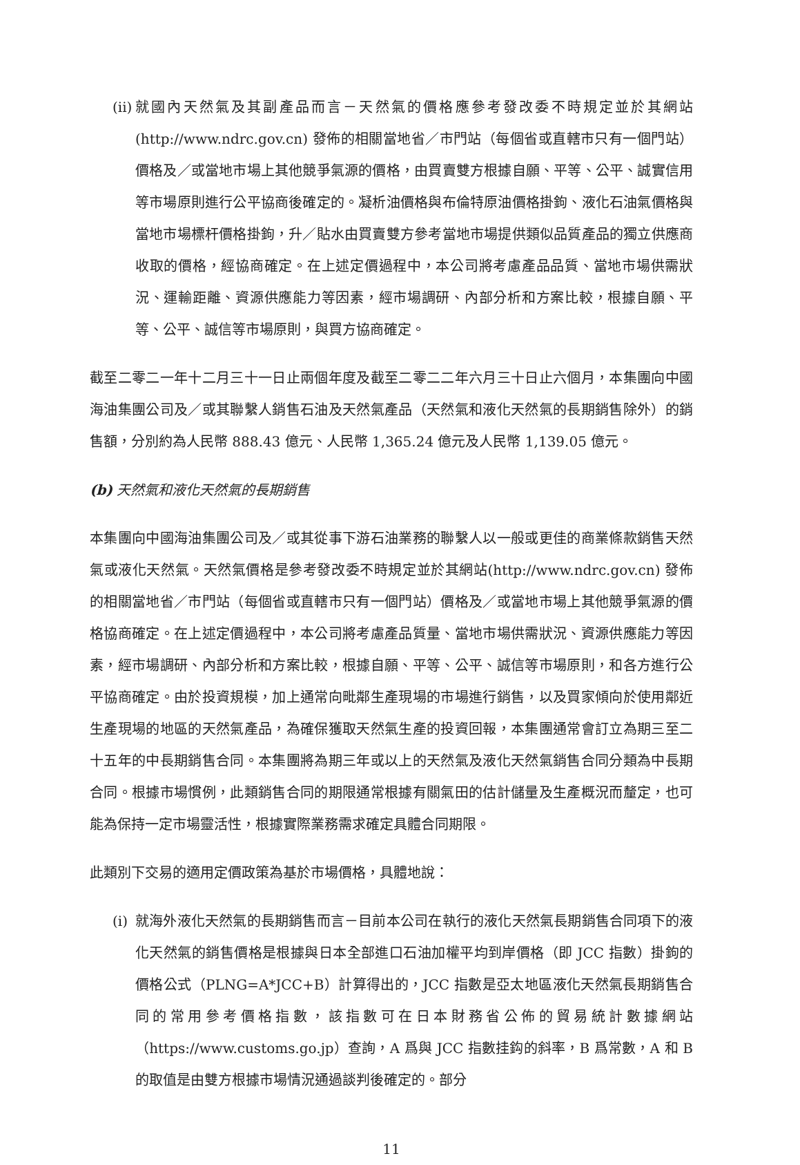(ii)
就國內天然氣及其副產品而言－天然氣的價格應參考發改委不時規定並於其網站(http://www.ndrc.gov.cn) 發佈的相關當地省／市門站（每個省或直轄市只有一個門站）價格及／或當地市場上其他競爭氣源的價格，由買賣雙方根據自願、平等、公平、誠實信用等市場原則進行公平協商後確定的。凝析油價格與布倫特原油價格掛鉤、液化石油氣價格與當地市場標杆價格掛鉤，升／貼水由買賣雙方參考當地市場提供類似品質產品的獨立供應商收取的價格，經協商確定。在上述定價過程中，本公司將考慮產品品質、當地市場供需狀況、運輸距離、資源供應能力等因素，經市場調研、內部分析和方案比較，根據自願、平等、公平、誠信等市場原則，與買方協商確定。
截至二零二一年十二月三十一日止兩個年度及截至二零二二年六月三十日止六個月，本集團向中國海油集團公司及／或其聯繫人銷售石油及天然氣產品（天然氣和液化天然氣的長期銷售除外）的銷售額，分別約為人民幣 888.43 億元、人民幣 1,365.24 億元及人民幣 1,139.05 億元。
(b) 天然氣和液化天然氣的長期銷售
本集團向中國海油集團公司及／或其從事下游石油業務的聯繫人以一般或更佳的商業條款銷售天然氣或液化天然氣。天然氣價格是參考發改委不時規定並於其網站(http://www.ndrc.gov.cn) 發佈的相關當地省／市門站（每個省或直轄市只有一個門站）價格及／或當地市場上其他競爭氣源的價格協商確定。在上述定價過程中，本公司將考慮產品質量、當地市場供需狀況、資源供應能力等因素，經市場調研、內部分析和方案比較，根據自願、平等、公平、誠信等市場原則，和各方進行公平協商確定。由於投資規模，加上通常向毗鄰生產現場的市場進行銷售，以及買家傾向於使用鄰近生產現場的地區的天然氣產品，為確保獲取天然氣生產的投資回報，本集團通常會訂立為期三至二十五年的中長期銷售合同。本集團將為期三年或以上的天然氣及液化天然氣銷售合同分類為中長期合同。根據市場慣例，此類銷售合同的期限通常根據有關氣田的估計儲量及生產概況而釐定，也可能為保持一定市場靈活性，根據實際業務需求確定具體合同期限。
此類別下交易的適用定價政策為基於市場價格，具體地說：
(i)
就海外液化天然氣的長期銷售而言－目前本公司在執行的液化天然氣長期銷售合同項下的液化天然氣的銷售價格是根據與日本全部進口石油加權平均到岸價格（即 JCC 指數）掛鉤的價格公式（PLNG=A*JCC+B）計算得出的，JCC 指數是亞太地區液化天然氣長期銷售合同的常用參考價格指數，該指數可在日本財務省公佈的貿易統計數據網站（https://www.customs.go.jp）查詢，A 爲與 JCC 指數挂鈎的斜率，B 爲常數，A 和 B 的取值是由雙方根據市場情況通過談判後確定的。部分
11